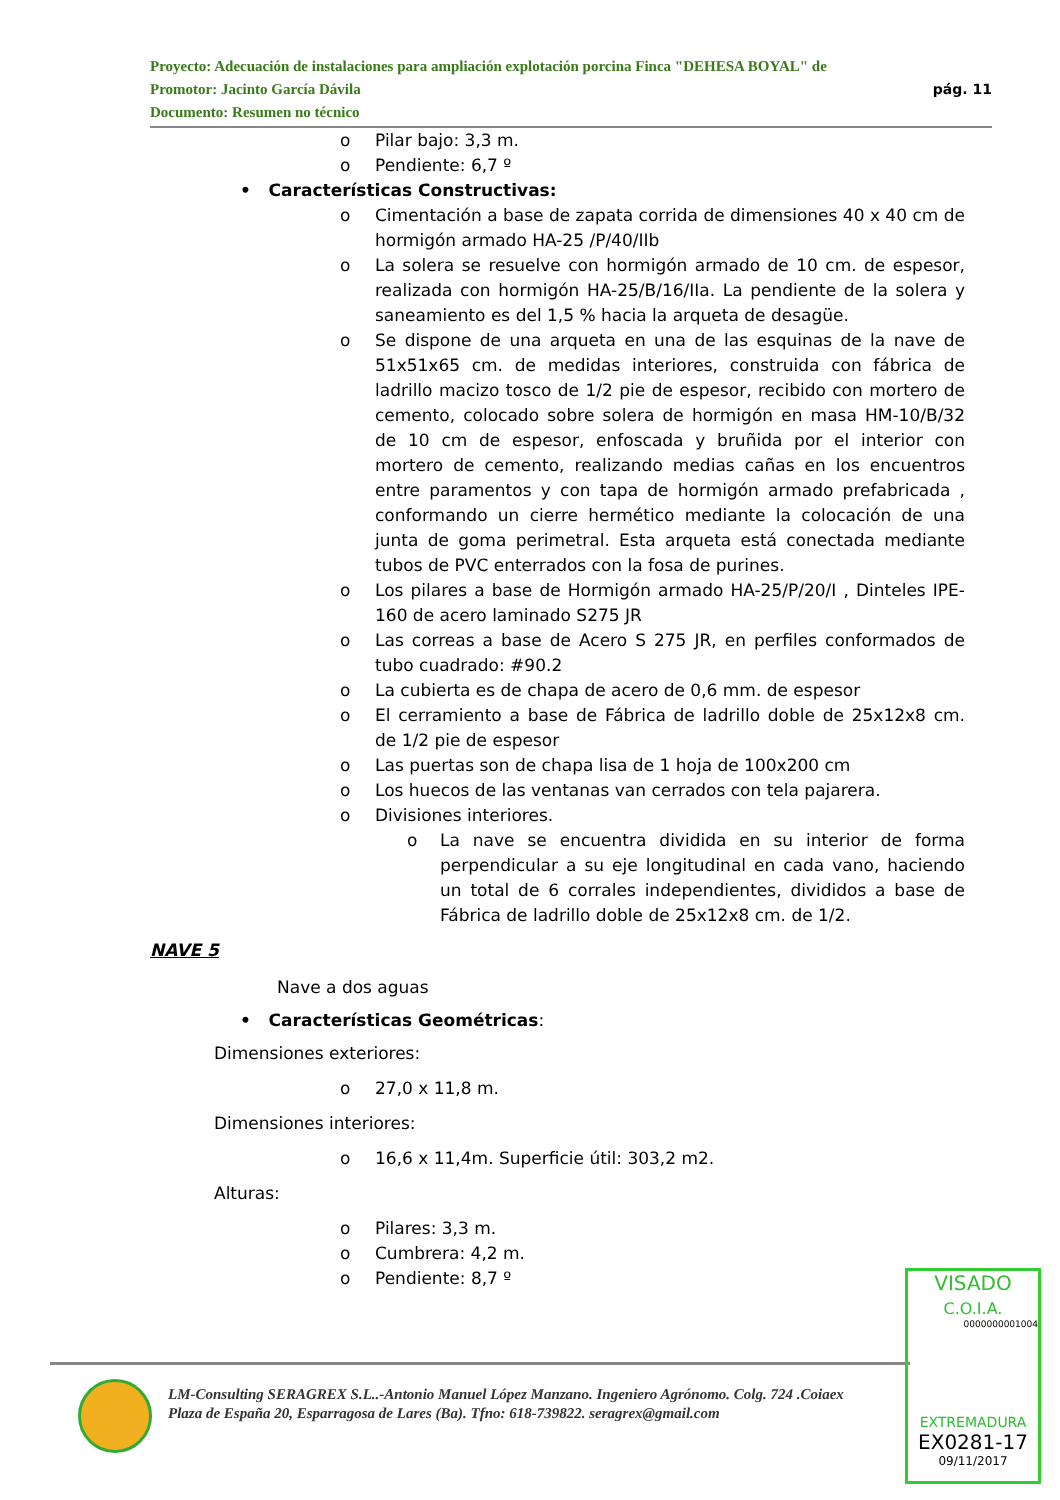Proyecto: Adecuación de instalaciones para ampliación explotación porcina Finca "DEHESA BOYAL" de
pág. 11 Promotor: Jacinto García Dávila
Documento: Resumen no técnico
o Pilar bajo: 3,3 m.
o Pendiente: 6,7 º
• Características Constructivas:
o Cimentación a base de zapata corrida de dimensiones 40 x 40 cm de hormigón armado HA-25 /P/40/IIb
o La solera se resuelve con hormigón armado de 10 cm. de espesor, realizada con hormigón HA-25/B/16/IIa. La pendiente de la solera y saneamiento es del 1,5 % hacia la arqueta de desagüe.
o Se dispone de una arqueta en una de las esquinas de la nave de 51x51x65 cm. de medidas interiores, construida con fábrica de ladrillo macizo tosco de 1/2 pie de espesor, recibido con mortero de cemento, colocado sobre solera de hormigón en masa HM-10/B/32 de 10 cm de espesor, enfoscada y bruñida por el interior con mortero de cemento, realizando medias cañas en los encuentros entre paramentos y con tapa de hormigón armado prefabricada , conformando un cierre hermético mediante la colocación de una junta de goma perimetral. Esta arqueta está conectada mediante tubos de PVC enterrados con la fosa de purines.
o Los pilares a base de Hormigón armado HA-25/P/20/I , Dinteles IPE-160 de acero laminado S275 JR
o Las correas a base de Acero S 275 JR, en perfiles conformados de tubo cuadrado: #90.2
o La cubierta es de chapa de acero de 0,6 mm. de espesor
o El cerramiento a base de Fábrica de ladrillo doble de 25x12x8 cm. de 1/2 pie de espesor
o Las puertas son de chapa lisa de 1 hoja de 100x200 cm
o Los huecos de las ventanas van cerrados con tela pajarera.
o Divisiones interiores.
o La nave se encuentra dividida en su interior de forma perpendicular a su eje longitudinal en cada vano, haciendo un total de 6 corrales independientes, divididos a base de Fábrica de ladrillo doble de 25x12x8 cm. de 1/2.
NAVE 5
Nave a dos aguas
• Características Geométricas:
Dimensiones exteriores:
o 27,0 x 11,8 m.
Dimensiones interiores:
o 16,6 x 11,4m. Superficie útil: 303,2 m2.
Alturas:
o Pilares: 3,3 m.
o Cumbrera: 4,2 m.
o Pendiente: 8,7 º
LM-Consulting SERAGREX S.L..-Antonio Manuel López Manzano. Ingeniero Agrónomo. Colg. 724 .Coiaex
Plaza de España 20, Esparragosa de Lares (Ba). Tfno: 618-739822. seragrex@gmail.com
VISADO
C.O.I.A.
0000000001004
EXTREMADURA
EX0281-17
09/11/2017